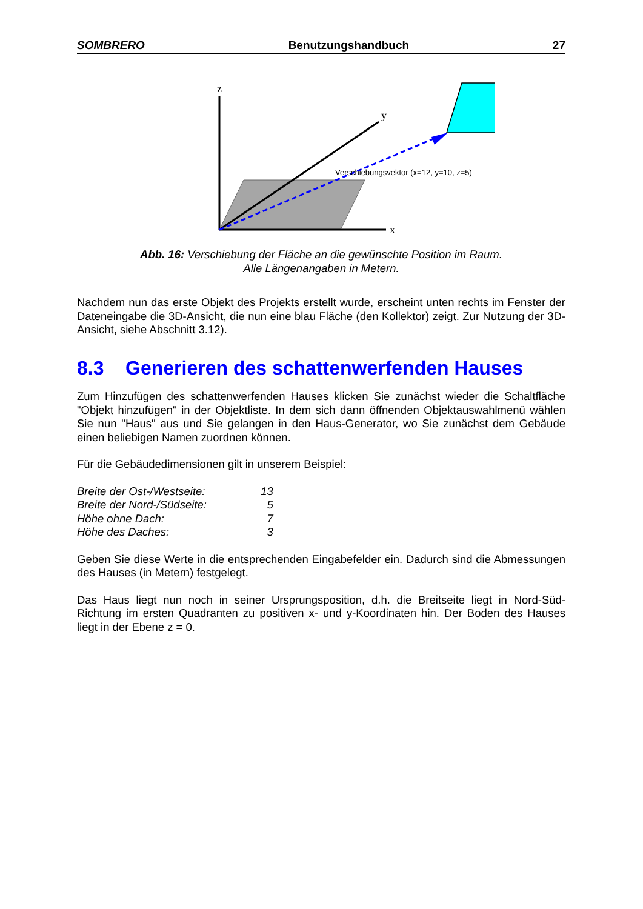SOMBRERO Benutzungshandbuch 27
z
x
y
Verschiebungsvektor (x=12, y=10, z=5)
Abb. 16: Verschiebung der Fläche an die gewünschte Position im Raum.
Alle Längenangaben in Metern.
Nachdem nun das erste Objekt des Projekts erstellt wurde, erscheint unten rechts im Fenster der Dateneingabe die 3D-Ansicht, die nun eine blau Fläche (den Kollektor) zeigt. Zur Nutzung der 3D-Ansicht, siehe Abschnitt 3.12).
8.3 Generieren des schattenwerfenden Hauses
Zum Hinzufügen des schattenwerfenden Hauses klicken Sie zunächst wieder die Schaltfläche "Objekt hinzufügen" in der Objektliste. In dem sich dann öffnenden Objektauswahlmenü wählen Sie nun "Haus" aus und Sie gelangen in den Haus-Generator, wo Sie zunächst dem Gebäude einen beliebigen Namen zuordnen können.
Für die Gebäudedimensionen gilt in unserem Beispiel:
| Breite der Ost-/Westseite: | 13 |
| Breite der Nord-/Südseite: | 5 |
| Höhe ohne Dach: | 7 |
| Höhe des Daches: | 3 |
Geben Sie diese Werte in die entsprechenden Eingabefelder ein. Dadurch sind die Abmessungen des Hauses (in Metern) festgelegt.
Das Haus liegt nun noch in seiner Ursprungsposition, d.h. die Breitseite liegt in Nord-Süd-Richtung im ersten Quadranten zu positiven x- und y-Koordinaten hin. Der Boden des Hauses liegt in der Ebene z = 0.